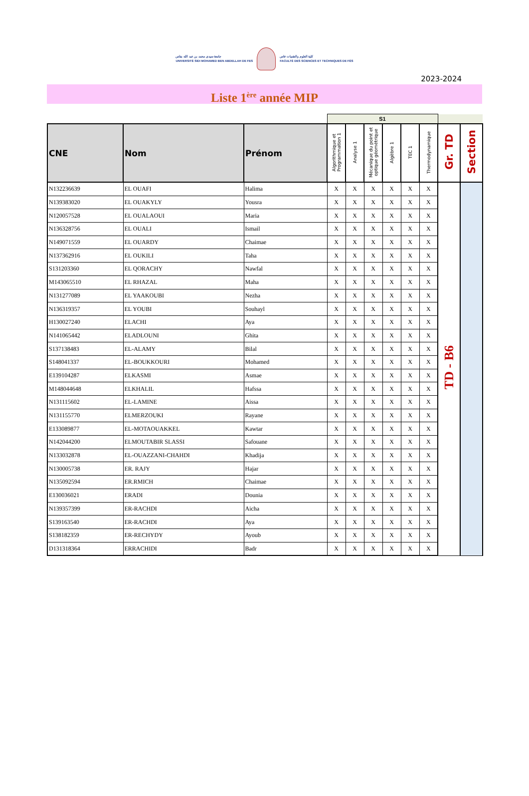جامعة سيدي محمد بن عبد الله بفاس
UNIVERSITÉ SIDI MOHAMED BEN ABDELLAH DE FES
كلية العلوم والتقنيات فاس
FACULTÉ DES SCIENCES ET TECHNIQUES DE FÈS
2023-2024
Liste 1<sup>ère</sup> année MIP
| | | | S1 | | | | | | | |
| CNE | Nom | Prénom | Algorithmique et Programmation 1 | Analyse 1 | Mécanique du point et optique géométrique | Algèbre 1 | TEC 1 | Thermodynamique | Gr. TD | Section |
| N132236639 | EL OUAFI | Halima | X | X | X | X | X | X | TD - B6 | |
| N139383020 | EL OUAKYLY | Yousra | X | X | X | X | X | X | | |
| N120057528 | EL OUALAOUI | Maria | X | X | X | X | X | X | | |
| N136328756 | EL OUALI | Ismail | X | X | X | X | X | X | | |
| N149071559 | EL OUARDY | Chaimae | X | X | X | X | X | X | | |
| N137362916 | EL OUKILI | Taha | X | X | X | X | X | X | | |
| S131203360 | EL QORACHY | Nawfal | X | X | X | X | X | X | | |
| M143065510 | EL RHAZAL | Maha | X | X | X | X | X | X | | |
| N131277089 | EL YAAKOUBI | Nezha | X | X | X | X | X | X | | |
| N136319357 | EL YOUBI | Souhayl | X | X | X | X | X | X | | |
| H130027240 | ELACHI | Aya | X | X | X | X | X | X | | |
| N141065442 | ELADLOUNI | Ghita | X | X | X | X | X | X | | |
| S137138483 | EL-ALAMY | Bilal | X | X | X | X | X | X | | |
| S148041337 | EL-BOUKKOURI | Mohamed | X | X | X | X | X | X | | |
| E139104287 | ELKASMI | Asmae | X | X | X | X | X | X | | |
| M148044648 | ELKHALIL | Hafssa | X | X | X | X | X | X | | |
| N131115602 | EL-LAMINE | Aissa | X | X | X | X | X | X | | |
| N131155770 | ELMERZOUKI | Rayane | X | X | X | X | X | X | | |
| E133089877 | EL-MOTAOUAKKEL | Kawtar | X | X | X | X | X | X | | |
| N142044200 | ELMOUTABIR SLASSI | Safouane | X | X | X | X | X | X | | |
| N133032878 | EL-OUAZZANI-CHAHDI | Khadija | X | X | X | X | X | X | | |
| N130005738 | ER. RAJY | Hajar | X | X | X | X | X | X | | |
| N135092594 | ER.RMICH | Chaimae | X | X | X | X | X | X | | |
| E130036021 | ERADI | Dounia | X | X | X | X | X | X | | |
| N139357399 | ER-RACHDI | Aicha | X | X | X | X | X | X | | |
| S139163540 | ER-RACHDI | Aya | X | X | X | X | X | X | | |
| S138182359 | ER-RECHYDY | Ayoub | X | X | X | X | X | X | | |
| D131318364 | ERRACHIDI | Badr | X | X | X | X | X | X | | |